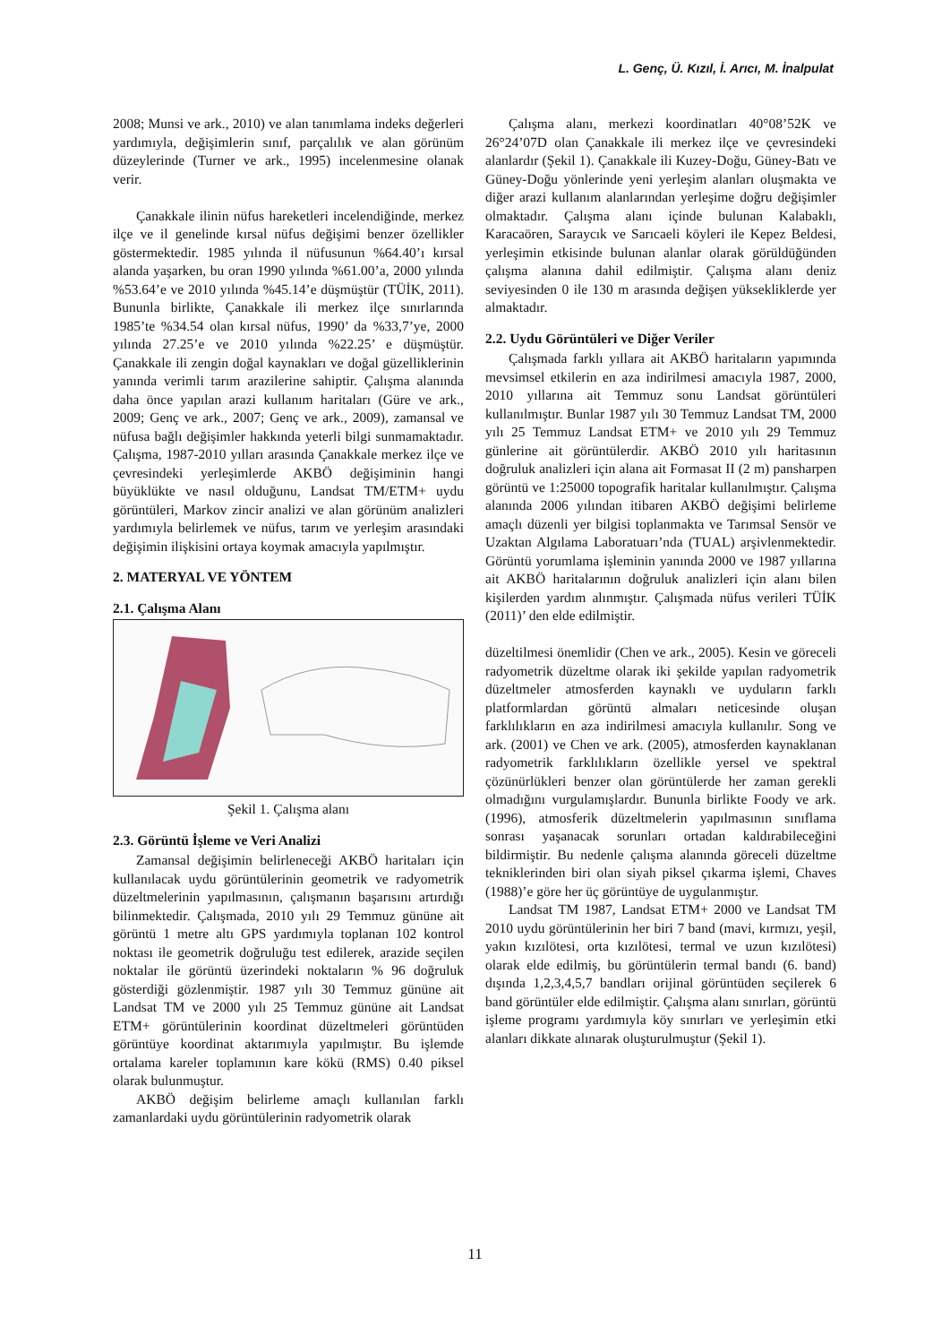L. Genç, Ü. Kızıl, İ. Arıcı, M. İnalpulat
2008; Munsi ve ark., 2010) ve alan tanımlama indeks değerleri yardımıyla, değişimlerin sınıf, parçalılık ve alan görünüm düzeylerinde (Turner ve ark., 1995) incelenmesine olanak verir.
Çanakkale ilinin nüfus hareketleri incelendiğinde, merkez ilçe ve il genelinde kırsal nüfus değişimi benzer özellikler göstermektedir. 1985 yılında il nüfusunun %64.40’ı kırsal alanda yaşarken, bu oran 1990 yılında %61.00’a, 2000 yılında %53.64’e ve 2010 yılında %45.14’e düşmüştür (TÜİK, 2011). Bununla birlikte, Çanakkale ili merkez ilçe sınırlarında 1985’te %34.54 olan kırsal nüfus, 1990’ da %33,7’ye, 2000 yılında 27.25’e ve 2010 yılında %22.25’ e düşmüştür. Çanakkale ili zengin doğal kaynakları ve doğal güzelliklerinin yanında verimli tarım arazilerine sahiptir. Çalışma alanında daha önce yapılan arazi kullanım haritaları (Güre ve ark., 2009; Genç ve ark., 2007; Genç ve ark., 2009), zamansal ve nüfusa bağlı değişimler hakkında yeterli bilgi sunmamaktadır. Çalışma, 1987-2010 yılları arasında Çanakkale merkez ilçe ve çevresindeki yerleşimlerde AKBÖ değişiminin hangi büyüklükte ve nasıl olduğunu, Landsat TM/ETM+ uydu görüntüleri, Markov zincir analizi ve alan görünüm analizleri yardımıyla belirlemek ve nüfus, tarım ve yerleşim arasındaki değişimin ilişkisini ortaya koymak amacıyla yapılmıştır.
2. MATERYAL VE YÖNTEM
2.1. Çalışma Alanı
Şekil 1. Çalışma alanı
2.3. Görüntü İşleme ve Veri Analizi
Zamansal değişimin belirleneceği AKBÖ haritaları için kullanılacak uydu görüntülerinin geometrik ve radyometrik düzeltmelerinin yapılmasının, çalışmanın başarısını artırdığı bilinmektedir. Çalışmada, 2010 yılı 29 Temmuz gününe ait görüntü 1 metre altı GPS yardımıyla toplanan 102 kontrol noktası ile geometrik doğruluğu test edilerek, arazide seçilen noktalar ile görüntü üzerindeki noktaların % 96 doğruluk gösterdiği gözlenmiştir. 1987 yılı 30 Temmuz gününe ait Landsat TM ve 2000 yılı 25 Temmuz gününe ait Landsat ETM+ görüntülerinin koordinat düzeltmeleri görüntüden görüntüye koordinat aktarımıyla yapılmıştır. Bu işlemde ortalama kareler toplamının kare kökü (RMS) 0.40 piksel olarak bulunmuştur.
AKBÖ değişim belirleme amaçlı kullanılan farklı zamanlardaki uydu görüntülerinin radyometrik olarak
Çalışma alanı, merkezi koordinatları 40°08’52K ve 26°24’07D olan Çanakkale ili merkez ilçe ve çevresindeki alanlardır (Şekil 1). Çanakkale ili Kuzey-Doğu, Güney-Batı ve Güney-Doğu yönlerinde yeni yerleşim alanları oluşmakta ve diğer arazi kullanım alanlarından yerleşime doğru değişimler olmaktadır. Çalışma alanı içinde bulunan Kalabaklı, Karacaören, Saraycık ve Sarıcaeli köyleri ile Kepez Beldesi, yerleşimin etkisinde bulunan alanlar olarak görüldüğünden çalışma alanına dahil edilmiştir. Çalışma alanı deniz seviyesinden 0 ile 130 m arasında değişen yüksekliklerde yer almaktadır.
2.2. Uydu Görüntüleri ve Diğer Veriler
Çalışmada farklı yıllara ait AKBÖ haritaların yapımında mevsimsel etkilerin en aza indirilmesi amacıyla 1987, 2000, 2010 yıllarına ait Temmuz sonu Landsat görüntüleri kullanılmıştır. Bunlar 1987 yılı 30 Temmuz Landsat TM, 2000 yılı 25 Temmuz Landsat ETM+ ve 2010 yılı 29 Temmuz günlerine ait görüntülerdir. AKBÖ 2010 yılı haritasının doğruluk analizleri için alana ait Formasat II (2 m) pansharpen görüntü ve 1:25000 topografik haritalar kullanılmıştır. Çalışma alanında 2006 yılından itibaren AKBÖ değişimi belirleme amaçlı düzenli yer bilgisi toplanmakta ve Tarımsal Sensör ve Uzaktan Algılama Laboratuarı’nda (TUAL) arşivlenmektedir. Görüntü yorumlama işleminin yanında 2000 ve 1987 yıllarına ait AKBÖ haritalarının doğruluk analizleri için alanı bilen kişilerden yardım alınmıştır. Çalışmada nüfus verileri TÜİK (2011)’ den elde edilmiştir.
düzeltilmesi önemlidir (Chen ve ark., 2005). Kesin ve göreceli radyometrik düzeltme olarak iki şekilde yapılan radyometrik düzeltmeler atmosferden kaynaklı ve uyduların farklı platformlardan görüntü almaları neticesinde oluşan farklılıkların en aza indirilmesi amacıyla kullanılır. Song ve ark. (2001) ve Chen ve ark. (2005), atmosferden kaynaklanan radyometrik farklılıkların özellikle yersel ve spektral çözünürlükleri benzer olan görüntülerde her zaman gerekli olmadığını vurgulamışlardır. Bununla birlikte Foody ve ark. (1996), atmosferik düzeltmelerin yapılmasının sınıflama sonrası yaşanacak sorunları ortadan kaldırabileceğini bildirmiştir. Bu nedenle çalışma alanında göreceli düzeltme tekniklerinden biri olan siyah piksel çıkarma işlemi, Chaves (1988)’e göre her üç görüntüye de uygulanmıştır.
Landsat TM 1987, Landsat ETM+ 2000 ve Landsat TM 2010 uydu görüntülerinin her biri 7 band (mavi, kırmızı, yeşil, yakın kızılötesi, orta kızılötesi, termal ve uzun kızılötesi) olarak elde edilmiş, bu görüntülerin termal bandı (6. band) dışında 1,2,3,4,5,7 bandları orijinal görüntüden seçilerek 6 band görüntüler elde edilmiştir. Çalışma alanı sınırları, görüntü işleme programı yardımıyla köy sınırları ve yerleşimin etki alanları dikkate alınarak oluşturulmuştur (Şekil 1).
11